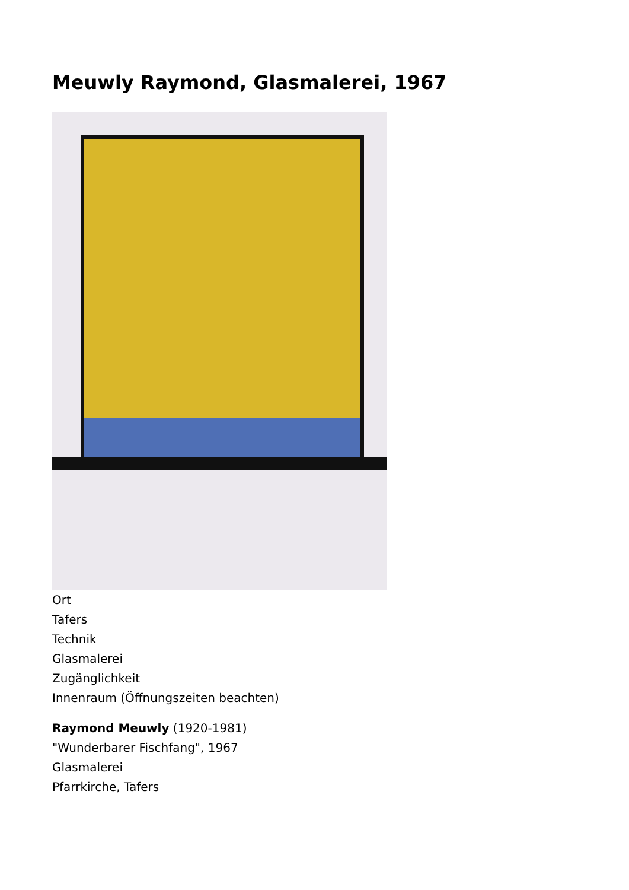Meuwly Raymond, Glasmalerei, 1967
Ort
Tafers
Technik
Glasmalerei
Zugänglichkeit
Innenraum (Öffnungszeiten beachten)
Raymond Meuwly (1920-1981)
"Wunderbarer Fischfang", 1967
Glasmalerei
Pfarrkirche, Tafers